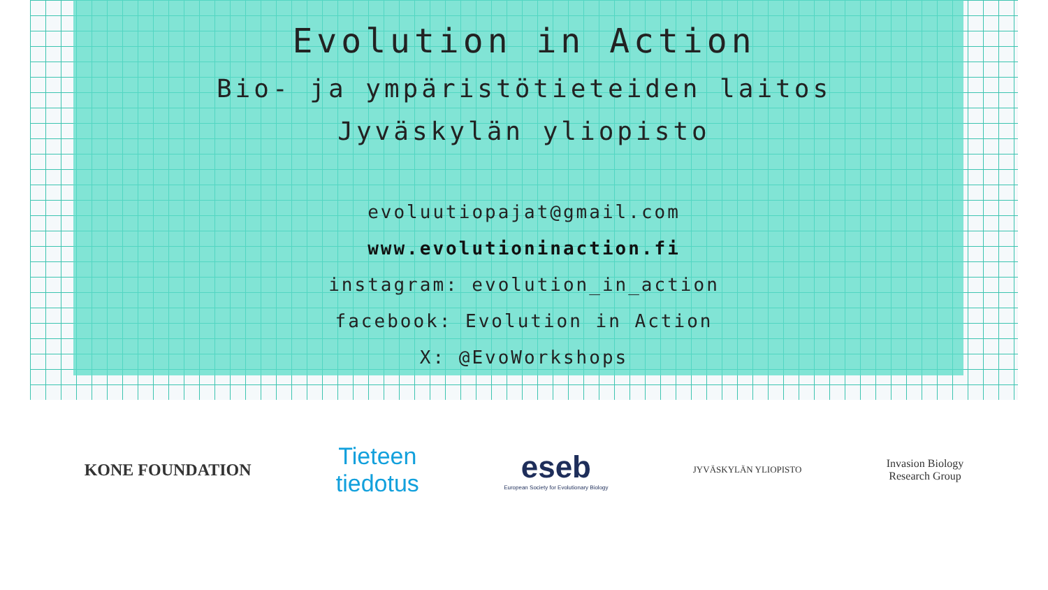Evolution in Action
Bio- ja ympäristötieteiden laitos
Jyväskylän yliopisto
evoluutiopajat@gmail.com
www.evolutioninaction.fi
instagram: evolution_in_action
facebook: Evolution in Action
X: @EvoWorkshops
KONE FOUNDATION
Tieteen
tiedotus
eseb
European Society for Evolutionary Biology
JYVÄSKYLÄN YLIOPISTO
Invasion Biology
Research Group